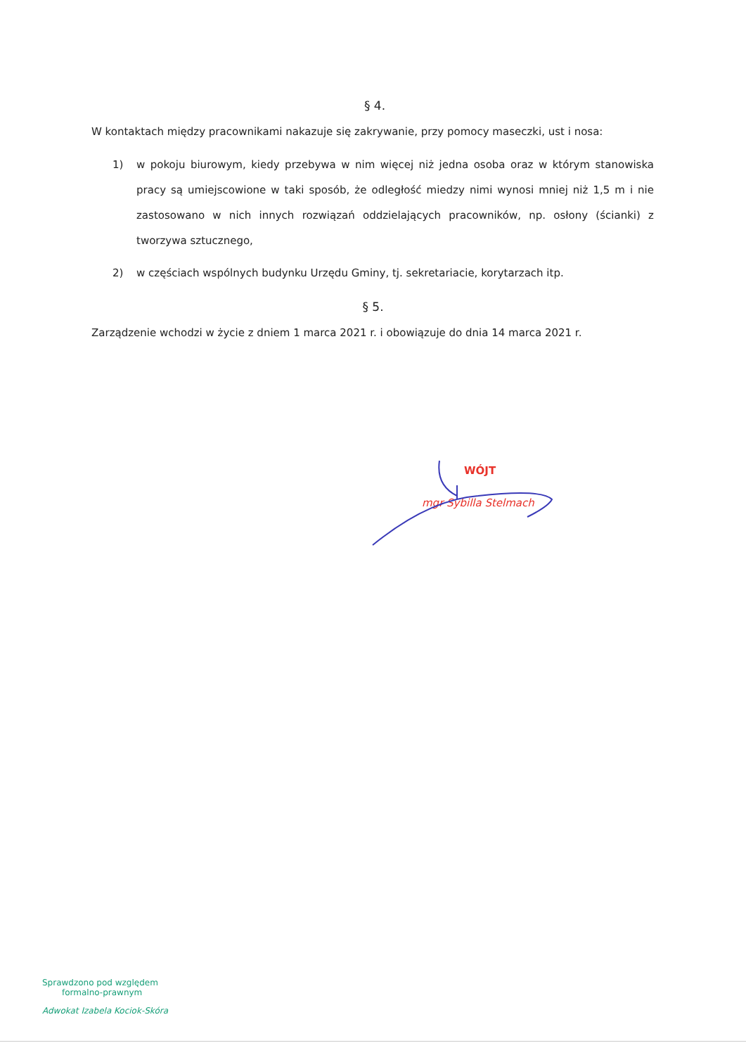§ 4.
W kontaktach między pracownikami nakazuje się zakrywanie, przy pomocy maseczki, ust i nosa:
1) w pokoju biurowym, kiedy przebywa w nim więcej niż jedna osoba oraz w którym stanowiska pracy są umiejscowione w taki sposób, że odległość miedzy nimi wynosi mniej niż 1,5 m i nie zastosowano w nich innych rozwiązań oddzielających pracowników, np. osłony (ścianki) z tworzywa sztucznego,
2) w częściach wspólnych budynku Urzędu Gminy, tj. sekretariacie, korytarzach itp.
§ 5.
Zarządzenie wchodzi w życie z dniem 1 marca 2021 r. i obowiązuje do dnia 14 marca 2021 r.
WÓJT
mgr Sybilla Stelmach
Sprawdzono pod względem
formalno-prawnym
Adwokat Izabela Kociok-Skóra